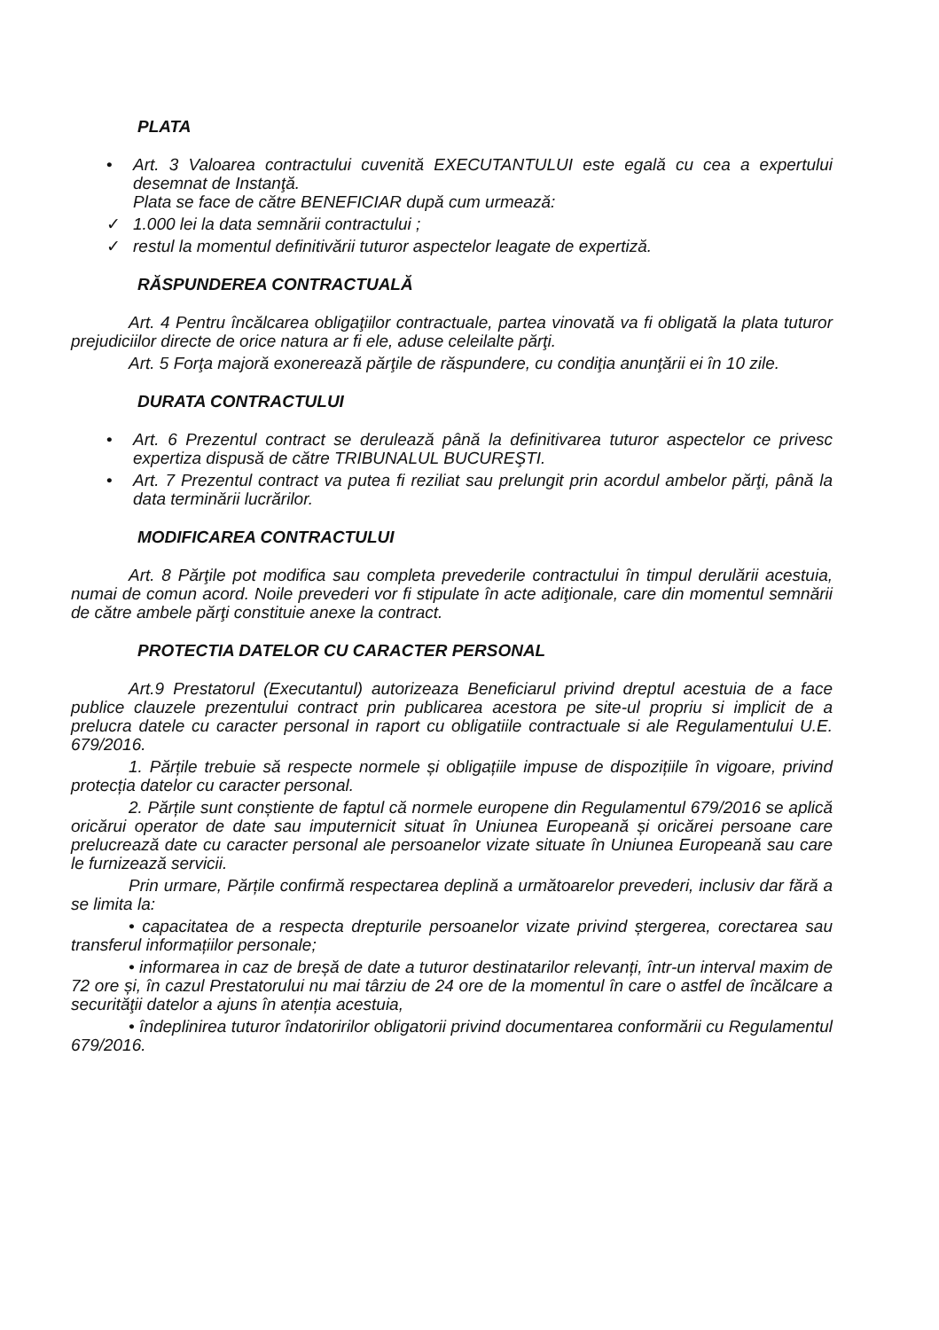PLATA
• Art. 3 Valoarea contractului cuvenită EXECUTANTULUI este egală cu cea a expertului desemnat de Instanţă.
Plata se face de către BENEFICIAR după cum urmează:
✓ 1.000 lei la data semnării contractului ;
✓ restul la momentul definitivării tuturor aspectelor leagate de expertiză.
RĂSPUNDEREA CONTRACTUALĂ
Art. 4 Pentru încălcarea obligaţiilor contractuale, partea vinovată va fi obligată la plata tuturor prejudiciilor directe de orice natura ar fi ele, aduse celeilalte părţi.
Art. 5 Forţa majoră exonerează părţile de răspundere, cu condiţia anunţării ei în 10 zile.
DURATA CONTRACTULUI
• Art. 6 Prezentul contract se derulează până la definitivarea tuturor aspectelor ce privesc expertiza dispusă de către TRIBUNALUL BUCUREŞTI.
• Art. 7 Prezentul contract va putea fi reziliat sau prelungit prin acordul ambelor părţi, până la data terminării lucrărilor.
MODIFICAREA CONTRACTULUI
Art. 8 Părţile pot modifica sau completa prevederile contractului în timpul derulării acestuia, numai de comun acord. Noile prevederi vor fi stipulate în acte adiţionale, care din momentul semnării de către ambele părţi constituie anexe la contract.
PROTECTIA DATELOR CU CARACTER PERSONAL
Art.9 Prestatorul (Executantul) autorizeaza Beneficiarul privind dreptul acestuia de a face publice clauzele prezentului contract prin publicarea acestora pe site-ul propriu si implicit de a prelucra datele cu caracter personal in raport cu obligatiile contractuale si ale Regulamentului U.E. 679/2016.
1. Părțile trebuie să respecte normele și obligațiile impuse de dispozițiile în vigoare, privind protecția datelor cu caracter personal.
2. Părțile sunt conștiente de faptul că normele europene din Regulamentul 679/2016 se aplică oricărui operator de date sau imputernicit situat în Uniunea Europeană și oricărei persoane care prelucrează date cu caracter personal ale persoanelor vizate situate în Uniunea Europeană sau care le furnizează servicii.
Prin urmare, Părțile confirmă respectarea deplină a următoarelor prevederi, inclusiv dar fără a se limita la:
• capacitatea de a respecta drepturile persoanelor vizate privind ștergerea, corectarea sau transferul informațiilor personale;
• informarea in caz de breșă de date a tuturor destinatarilor relevanți, într-un interval maxim de 72 ore și, în cazul Prestatorului nu mai târziu de 24 ore de la momentul în care o astfel de încălcare a securităţii datelor a ajuns în atenția acestuia,
• îndeplinirea tuturor îndatoririlor obligatorii privind documentarea conformării cu Regulamentul 679/2016.